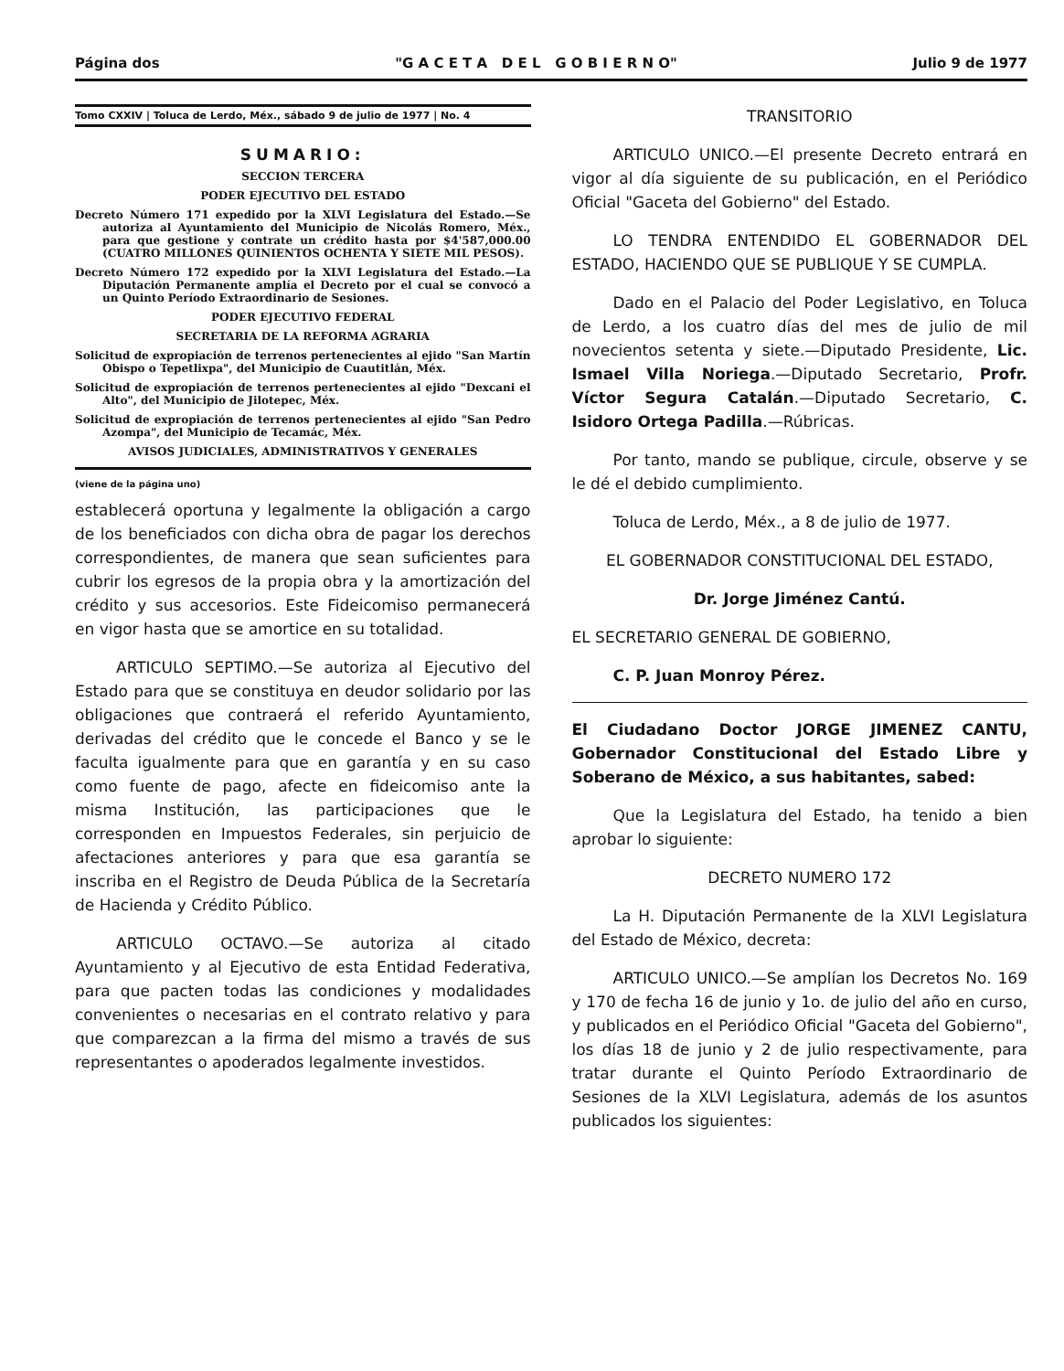Página dos "G A C E T A D E L G O B I E R N O" Julio 9 de 1977
Tomo CXXIV | Toluca de Lerdo, Méx., sábado 9 de julio de 1977 | No. 4
SUMARIO:
SECCION TERCERA
PODER EJECUTIVO DEL ESTADO
Decreto Número 171 expedido por la XLVI Legislatura del Estado.—Se autoriza al Ayuntamiento del Municipio de Nicolás Romero, Méx., para que gestione y contrate un crédito hasta por $4'587,000.00 (CUATRO MILLONES QUINIENTOS OCHENTA Y SIETE MIL PESOS).
Decreto Número 172 expedido por la XLVI Legislatura del Estado.—La Diputación Permanente amplía el Decreto por el cual se convocó a un Quinto Período Extraordinario de Sesiones.
PODER EJECUTIVO FEDERAL
SECRETARIA DE LA REFORMA AGRARIA
Solicitud de expropiación de terrenos pertenecientes al ejido "San Martín Obispo o Tepetlixpa", del Municipio de Cuautitlán, Méx.
Solicitud de expropiación de terrenos pertenecientes al ejido "Dexcani el Alto", del Municipio de Jilotepec, Méx.
Solicitud de expropiación de terrenos pertenecientes al ejido "San Pedro Azompa", del Municipio de Tecamác, Méx.
AVISOS JUDICIALES, ADMINISTRATIVOS Y GENERALES
(viene de la página uno)
establecerá oportuna y legalmente la obligación a cargo de los beneficiados con dicha obra de pagar los derechos correspondientes, de manera que sean suficientes para cubrir los egresos de la propia obra y la amortización del crédito y sus accesorios. Este Fideicomiso permanecerá en vigor hasta que se amortice en su totalidad.
ARTICULO SEPTIMO.—Se autoriza al Ejecutivo del Estado para que se constituya en deudor solidario por las obligaciones que contraerá el referido Ayuntamiento, derivadas del crédito que le concede el Banco y se le faculta igualmente para que en garantía y en su caso como fuente de pago, afecte en fideicomiso ante la misma Institución, las participaciones que le corresponden en Impuestos Federales, sin perjuicio de afectaciones anteriores y para que esa garantía se inscriba en el Registro de Deuda Pública de la Secretaría de Hacienda y Crédito Público.
ARTICULO OCTAVO.—Se autoriza al citado Ayuntamiento y al Ejecutivo de esta Entidad Federativa, para que pacten todas las condiciones y modalidades convenientes o necesarias en el contrato relativo y para que comparezcan a la firma del mismo a través de sus representantes o apoderados legalmente investidos.
TRANSITORIO
ARTICULO UNICO.—El presente Decreto entrará en vigor al día siguiente de su publicación, en el Periódico Oficial "Gaceta del Gobierno" del Estado.
LO TENDRA ENTENDIDO EL GOBERNADOR DEL ESTADO, HACIENDO QUE SE PUBLIQUE Y SE CUMPLA.
Dado en el Palacio del Poder Legislativo, en Toluca de Lerdo, a los cuatro días del mes de julio de mil novecientos setenta y siete.—Diputado Presidente, Lic. Ismael Villa Noriega.—Diputado Secretario, Profr. Víctor Segura Catalán.—Diputado Secretario, C. Isidoro Ortega Padilla.—Rúbricas.
Por tanto, mando se publique, circule, observe y se le dé el debido cumplimiento.
Toluca de Lerdo, Méx., a 8 de julio de 1977.
EL GOBERNADOR CONSTITUCIONAL DEL ESTADO,
Dr. Jorge Jiménez Cantú.
EL SECRETARIO GENERAL DE GOBIERNO,
C. P. Juan Monroy Pérez.
El Ciudadano Doctor JORGE JIMENEZ CANTU, Gobernador Constitucional del Estado Libre y Soberano de México, a sus habitantes, sabed:
Que la Legislatura del Estado, ha tenido a bien aprobar lo siguiente:
DECRETO NUMERO 172
La H. Diputación Permanente de la XLVI Legislatura del Estado de México, decreta:
ARTICULO UNICO.—Se amplían los Decretos No. 169 y 170 de fecha 16 de junio y 1o. de julio del año en curso, y publicados en el Periódico Oficial "Gaceta del Gobierno", los días 18 de junio y 2 de julio respectivamente, para tratar durante el Quinto Período Extraordinario de Sesiones de la XLVI Legislatura, además de los asuntos publicados los siguientes: